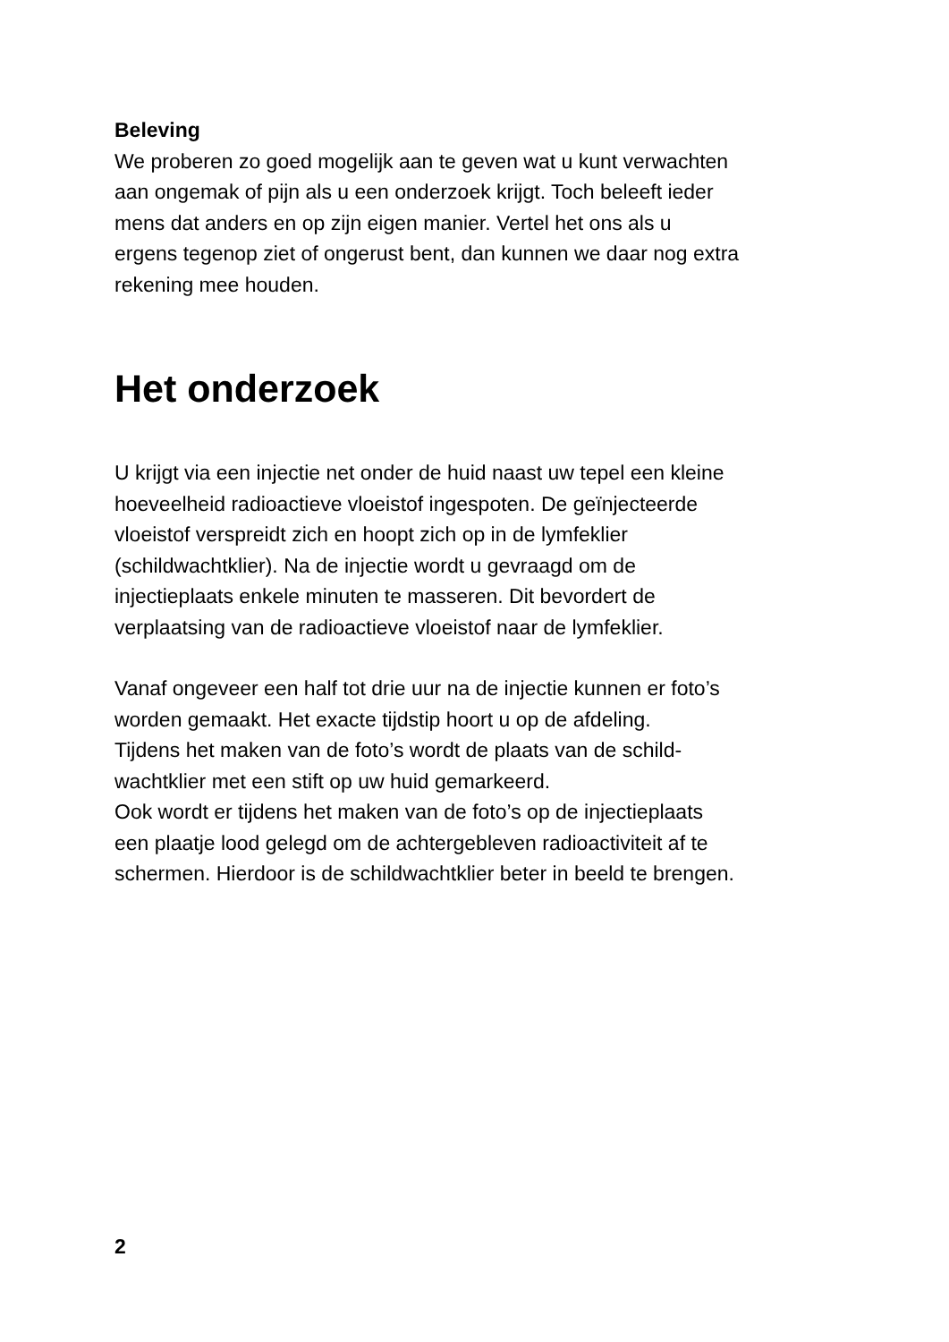Beleving
We proberen zo goed mogelijk aan te geven wat u kunt verwachten
aan ongemak of pijn als u een onderzoek krijgt. Toch beleeft ieder
mens dat anders en op zijn eigen manier. Vertel het ons als u
ergens tegenop ziet of ongerust bent, dan kunnen we daar nog extra
rekening mee houden.
Het onderzoek
U krijgt via een injectie net onder de huid naast uw tepel een kleine
hoeveelheid radioactieve vloeistof ingespoten. De geïnjecteerde
vloeistof verspreidt zich en hoopt zich op in de lymfeklier
(schildwachtklier). Na de injectie wordt u gevraagd om de
injectieplaats enkele minuten te masseren. Dit bevordert de
verplaatsing van de radioactieve vloeistof naar de lymfeklier.
Vanaf ongeveer een half tot drie uur na de injectie kunnen er foto’s
worden gemaakt. Het exacte tijdstip hoort u op de afdeling.
Tijdens het maken van de foto’s wordt de plaats van de schild-
wachtklier met een stift op uw huid gemarkeerd.
Ook wordt er tijdens het maken van de foto’s op de injectieplaats
een plaatje lood gelegd om de achtergebleven radioactiviteit af te
schermen. Hierdoor is de schildwachtklier beter in beeld te brengen.
2